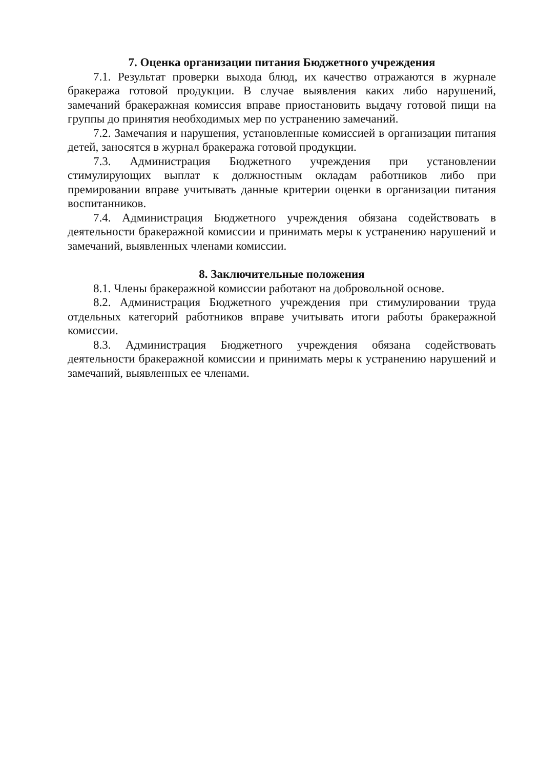7. Оценка организации питания Бюджетного учреждения
7.1. Результат проверки выхода блюд, их качество отражаются в журнале бракеража готовой продукции. В случае выявления каких либо нарушений, замечаний бракеражная комиссия вправе приостановить выдачу готовой пищи на группы до принятия необходимых мер по устранению замечаний.
7.2. Замечания и нарушения, установленные комиссией в организации питания детей, заносятся в журнал бракеража готовой продукции.
7.3. Администрация Бюджетного учреждения при установлении стимулирующих выплат к должностным окладам работников либо при премировании вправе учитывать данные критерии оценки в организации питания воспитанников.
7.4. Администрация Бюджетного учреждения обязана содействовать в деятельности бракеражной комиссии и принимать меры к устранению нарушений и замечаний, выявленных членами комиссии.
8. Заключительные положения
8.1. Члены бракеражной комиссии работают на добровольной основе.
8.2. Администрация Бюджетного учреждения при стимулировании труда отдельных категорий работников вправе учитывать итоги работы бракеражной комиссии.
8.3. Администрация Бюджетного учреждения обязана содействовать деятельности бракеражной комиссии и принимать меры к устранению нарушений и замечаний, выявленных ее членами.